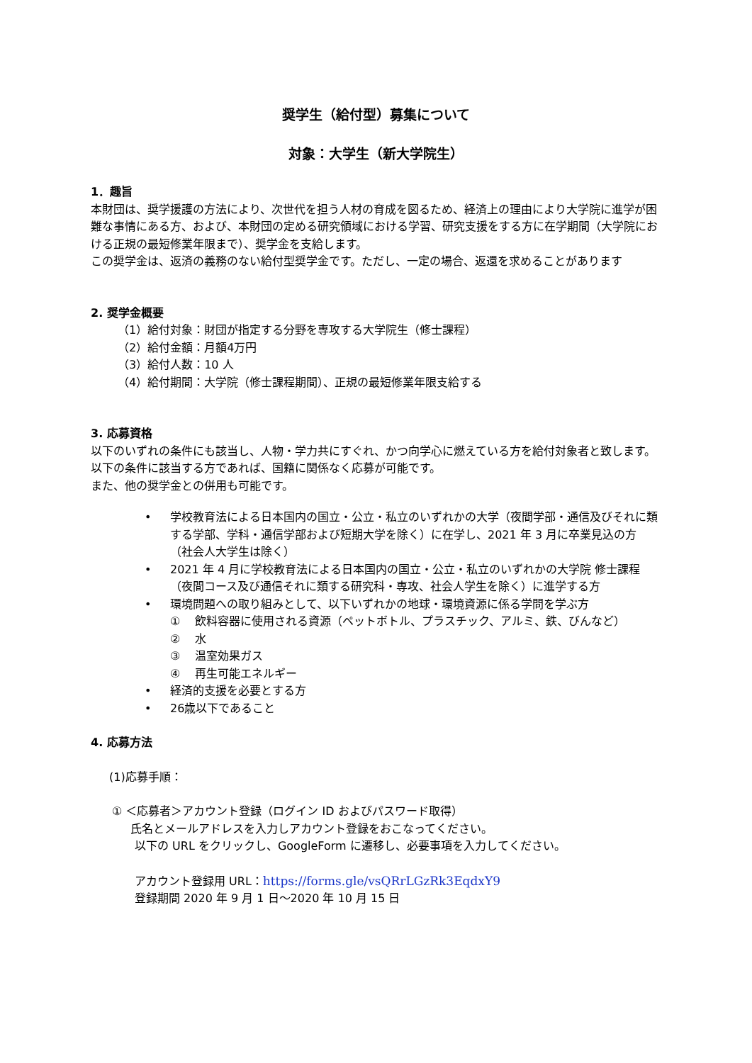奨学生（給付型）募集について
対象：大学生（新大学院生）
1．趣旨
本財団は、奨学援護の方法により、次世代を担う人材の育成を図るため、経済上の理由により大学院に進学が困難な事情にある方、および、本財団の定める研究領域における学習、研究支援をする方に在学期間（大学院における正規の最短修業年限まで）、奨学金を支給します。
この奨学金は、返済の義務のない給付型奨学金です。ただし、一定の場合、返還を求めることがあります
2. 奨学金概要
（1）給付対象：財団が指定する分野を専攻する大学院生（修士課程）
（2）給付金額：月額4万円
（3）給付人数：10 人
（4）給付期間：大学院（修士課程期間）、正規の最短修業年限支給する
3. 応募資格
以下のいずれの条件にも該当し、人物・学力共にすぐれ、かつ向学心に燃えている方を給付対象者と致します。以下の条件に該当する方であれば、国籍に関係なく応募が可能です。
また、他の奨学金との併用も可能です。
• 学校教育法による日本国内の国立・公立・私立のいずれかの大学（夜間学部・通信及びそれに類する学部、学科・通信学部および短期大学を除く）に在学し、2021 年 3 月に卒業見込の方 （社会人大学生は除く）
• 2021 年 4 月に学校教育法による日本国内の国立・公立・私立のいずれかの大学院 修士課程（夜間コース及び通信それに類する研究科・専攻、社会人学生を除く）に進学する方
• 環境問題への取り組みとして、以下いずれかの地球・環境資源に係る学問を学ぶ方
① 　飲料容器に使用される資源（ペットボトル、プラスチック、アルミ、鉄、びんなど）
② 　水
③ 　温室効果ガス
④ 　再生可能エネルギー
• 経済的支援を必要とする方
• 26歳以下であること
4. 応募方法
(1)応募手順：
① ＜応募者＞アカウント登録（ログイン ID およびパスワード取得）
氏名とメールアドレスを入力しアカウント登録をおこなってください。
以下の URL をクリックし、GoogleForm に遷移し、必要事項を入力してください。
アカウント登録用 URL：https://forms.gle/vsQRrLGzRk3EqdxY9
登録期間 2020 年 9 月 1 日～2020 年 10 月 15 日